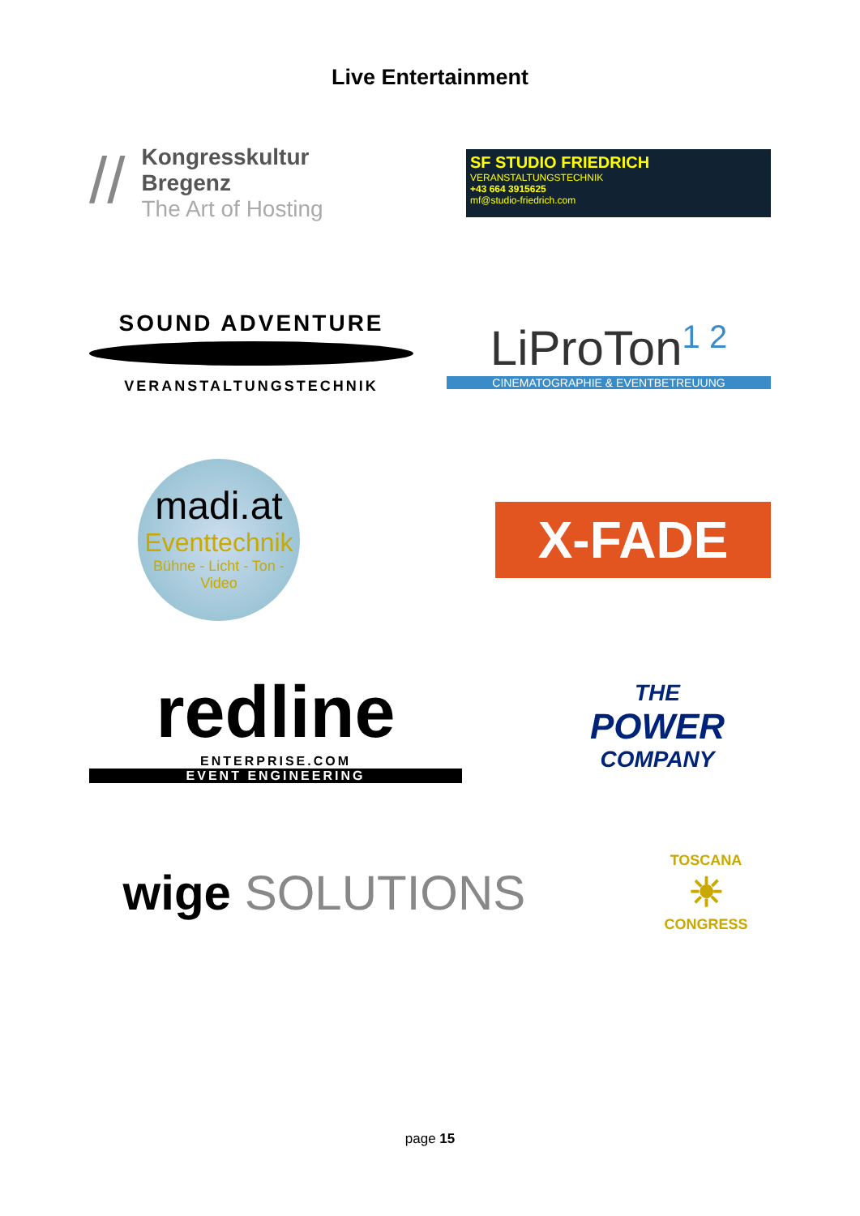Live Entertainment
// Kongresskultur
Bregenz
The Art of Hosting
SF STUDIO FRIEDRICH
VERANSTALTUNGSTECHNIK
+43 664 3915625
mf@studio-friedrich.com
SOUND ADVENTURE
VERANSTALTUNGSTECHNIK
LiProTon<sup>1 2</sup>
CINEMATOGRAPHIE & EVENTBETREUUNG
madi.at
Eventtechnik
Bühne - Licht - Ton - Video
X-FADE
redline
ENTERPRISE.COM
EVENT ENGINEERING
THE
POWER
COMPANY
wige SOLUTIONS
TOSCANA
☀
CONGRESS
page 15